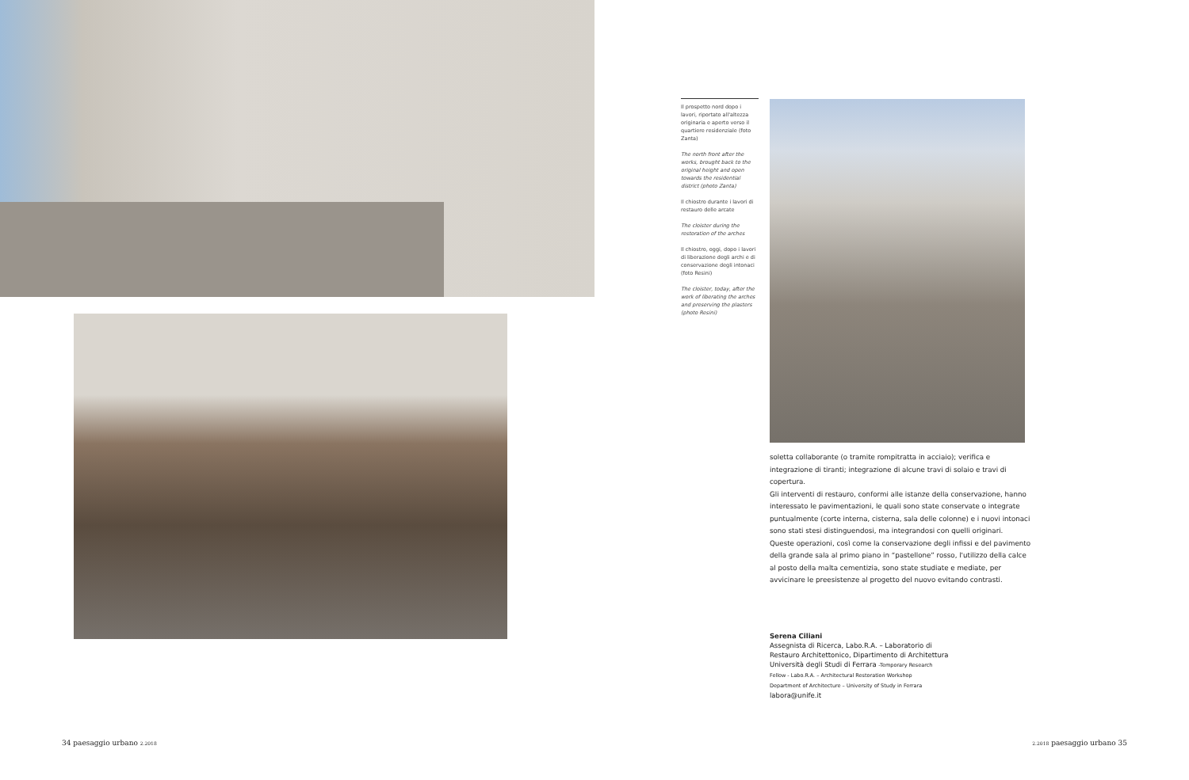34 paesaggio urbano 2.2018
Il prospetto nord dopo i lavori, riportato all'altezza originaria e aperto verso il quartiere residenziale (foto Zanta)
The north front after the works, brought back to the original height and open towards the residential district (photo Zanta)
Il chiostro durante i lavori di restauro delle arcate
The cloister during the restoration of the arches
Il chiostro, oggi, dopo i lavori di liberazione degli archi e di conservazione degli intonaci (foto Resini)
The cloister, today, after the work of liberating the arches and preserving the plasters (photo Resini)
soletta collaborante (o tramite rompitratta in acciaio); verifica e integrazione di tiranti; integrazione di alcune travi di solaio e travi di copertura.
Gli interventi di restauro, conformi alle istanze della conservazione, hanno interessato le pavimentazioni, le quali sono state conservate o integrate puntualmente (corte interna, cisterna, sala delle colonne) e i nuovi intonaci sono stati stesi distinguendosi, ma integrandosi con quelli originari.
Queste operazioni, così come la conservazione degli infissi e del pavimento della grande sala al primo piano in “pastellone” rosso, l'utilizzo della calce al posto della malta cementizia, sono state studiate e mediate, per avvicinare le preesistenze al progetto del nuovo evitando contrasti.
Serena Ciliani
Assegnista di Ricerca, Labo.R.A. – Laboratorio di
Restauro Architettonico, Dipartimento di Architettura
Università degli Studi di Ferrara -Temporary Research
Fellow - Labo.R.A. – Architectural Restoration Workshop
Department of Architecture – University of Study in Ferrara
labora@unife.it
2.2018 paesaggio urbano 35